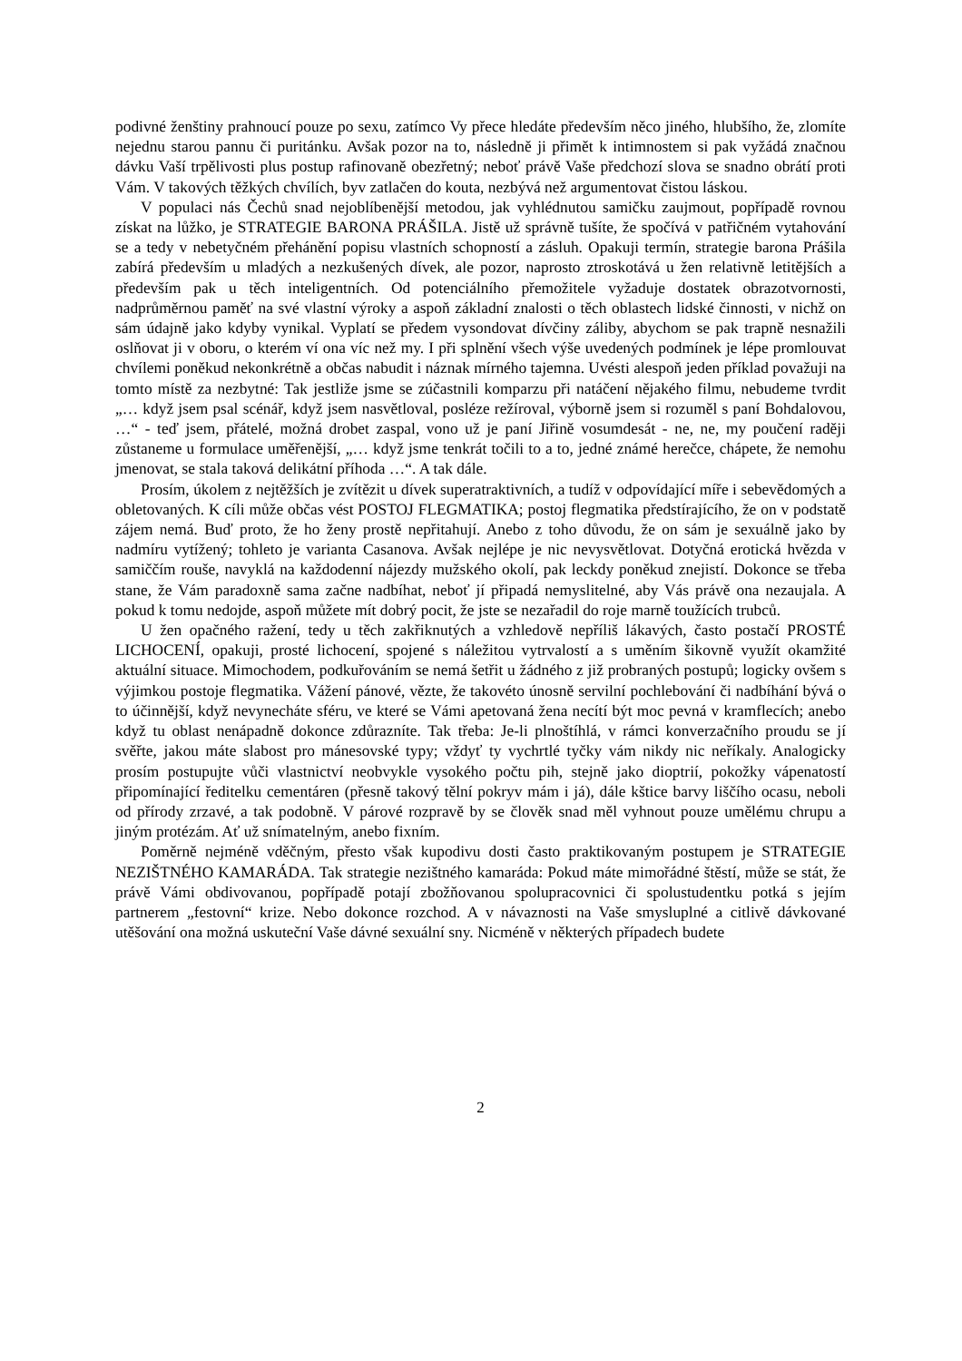podivné ženštiny prahnoucí pouze po sexu, zatímco Vy přece hledáte především něco jiného, hlubšího, že, zlomíte nejednu starou pannu či puritánku. Avšak pozor na to, následně ji přimět k intimnostem si pak vyžádá značnou dávku Vaší trpělivosti plus postup rafinovaně obezřetný; neboť právě Vaše předchozí slova se snadno obrátí proti Vám. V takových těžkých chvílích, byv zatlačen do kouta, nezbývá než argumentovat čistou láskou.
V populaci nás Čechů snad nejoblíbenější metodou, jak vyhlédnutou samičku zaujmout, popřípadě rovnou získat na lůžko, je STRATEGIE BARONA PRÁŠILA. Jistě už správně tušíte, že spočívá v patřičném vytahování se a tedy v nebetyčném přehánění popisu vlastních schopností a zásluh. Opakuji termín, strategie barona Prášila zabírá především u mladých a nezkušených dívek, ale pozor, naprosto ztroskotává u žen relativně letitějších a především pak u těch inteligentních. Od potenciálního přemožitele vyžaduje dostatek obrazotvornosti, nadprůměrnou paměť na své vlastní výroky a aspoň základní znalosti o těch oblastech lidské činnosti, v nichž on sám údajně jako kdyby vynikal. Vyplatí se předem vysondovat dívčiny záliby, abychom se pak trapně nesnažili oslňovat ji v oboru, o kterém ví ona víc než my. I při splnění všech výše uvedených podmínek je lépe promlouvat chvílemi poněkud nekonkrétně a občas nabudit i náznak mírného tajemna. Uvésti alespoň jeden příklad považuji na tomto místě za nezbytné: Tak jestliže jsme se zúčastnili komparzu při natáčení nějakého filmu, nebudeme tvrdit „… když jsem psal scénář, když jsem nasvětloval, posléze režíroval, výborně jsem si rozuměl s paní Bohdalovou, …“ - teď jsem, přátelé, možná drobet zaspal, vono už je paní Jiřině vosumdesát - ne, ne, my poučení raději zůstaneme u formulace uměřenější, „… když jsme tenkrát točili to a to, jedné známé herečce, chápete, že nemohu jmenovat, se stala taková delikátní příhoda …“. A tak dále.
Prosím, úkolem z nejtěžších je zvítězit u dívek superatraktivních, a tudíž v odpovídající míře i sebevědomých a obletovaných. K cíli může občas vést POSTOJ FLEGMATIKA; postoj flegmatika předstírajícího, že on v podstatě zájem nemá. Buď proto, že ho ženy prostě nepřitahují. Anebo z toho důvodu, že on sám je sexuálně jako by nadmíru vytížený; tohleto je varianta Casanova. Avšak nejlépe je nic nevysvětlovat. Dotyčná erotická hvězda v samiččím rouše, navyklá na každodenní nájezdy mužského okolí, pak leckdy poněkud znejistí. Dokonce se třeba stane, že Vám paradoxně sama začne nadbíhat, neboť jí připadá nemyslitelné, aby Vás právě ona nezaujala. A pokud k tomu nedojde, aspoň můžete mít dobrý pocit, že jste se nezařadil do roje marně toužících trubců.
U žen opačného ražení, tedy u těch zakřiknutých a vzhledově nepříliš lákavých, často postačí PROSTÉ LICHOCENÍ, opakuji, prosté lichocení, spojené s náležitou vytrvalostí a s uměním šikovně využít okamžité aktuální situace. Mimochodem, podkuřováním se nemá šetřit u žádného z již probraných postupů; logicky ovšem s výjimkou postoje flegmatika. Vážení pánové, vězte, že takovéto únosně servilní pochlebování či nadbíhání bývá o to účinnější, když nevynecháte sféru, ve které se Vámi apetovaná žena necítí být moc pevná v kramflecích; anebo když tu oblast nenápadně dokonce zdůrazníte. Tak třeba: Je-li plnoštíhlá, v rámci konverzačního proudu se jí svěřte, jakou máte slabost pro mánesovské typy; vždyť ty vychrtlé tyčky vám nikdy nic neříkaly. Analogicky prosím postupujte vůči vlastnictví neobvykle vysokého počtu pih, stejně jako dioptrií, pokožky vápenatostí připomínající ředitelku cementáren (přesně takový tělní pokryv mám i já), dále kštice barvy liščího ocasu, neboli od přírody zrzavé, a tak podobně. V párové rozpravě by se člověk snad měl vyhnout pouze umělému chrupu a jiným protézám. Ať už snímatelným, anebo fixním.
Poměrně nejméně vděčným, přesto však kupodivu dosti často praktikovaným postupem je STRATEGIE NEZIŠTNÉHO KAMARÁDA. Tak strategie nezištného kamaráda: Pokud máte mimořádné štěstí, může se stát, že právě Vámi obdivovanou, popřípadě potají zbožňovanou spolupracovnici či spolustudentku potká s jejím partnerem „festovní“ krize. Nebo dokonce rozchod. A v návaznosti na Vaše smysluplné a citlivě dávkované utěšování ona možná uskuteční Vaše dávné sexuální sny. Nicméně v některých případech budete
2